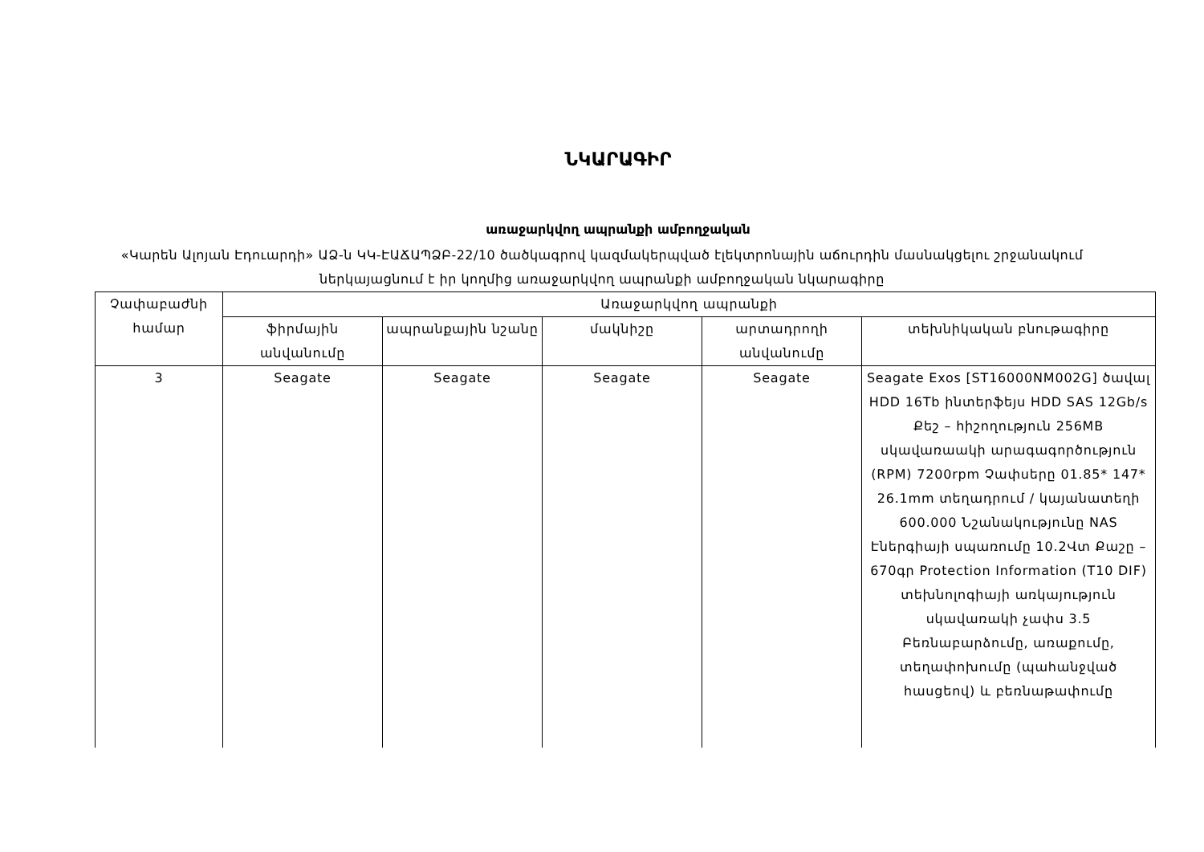ՆԿԱՐԱԳԻՐ
առաջարկվող ապրանքի ամբողջական
«Կարեն Ալոյան Էդուարդի» ԱՁ-ն ԿԿ-ԷԱՃԱՊՁԲ-22/10 ծածկագրով կազմակերպված էլեկտրոնային աճուրդին մասնակցելու շրջանակում ներկայացնում է իր կողմից առաջարկվող ապրանքի ամբողջական նկարագիրը
| Չափաբաժնի համար | Առաջարկվող ապրանքի | | | | |
| --- | --- | --- | --- | --- | --- |
| | ֆիրմային անվանումը | ապրանքային նշանը | մակնիշը | արտադրողի անվանումը | տեխնիկական բնութագիրը |
| 3 | Seagate | Seagate | Seagate | Seagate | Seagate Exos [ST16000NM002G] ծավալ HDD 16Tb ինտերֆեյս HDD SAS 12Gb/s Քեշ – հիշողություն 256MB սկավառաակի արագագործություն (RPM) 7200rpm Չափսերը 01.85* 147* 26.1mm տեղադրում / կայանատեղի 600.000 Նշանակությունը NAS Էներգիայի սպառումը 10.2Վտ Քաշը – 670գր Protection Information (T10 DIF) տեխնոլոգիայի առկայություն սկավառակի չափս 3.5 Բեռնաբարձումը, առաքումը, տեղափոխումը (պահանջված հասցեով) և բեռնաթափումը |